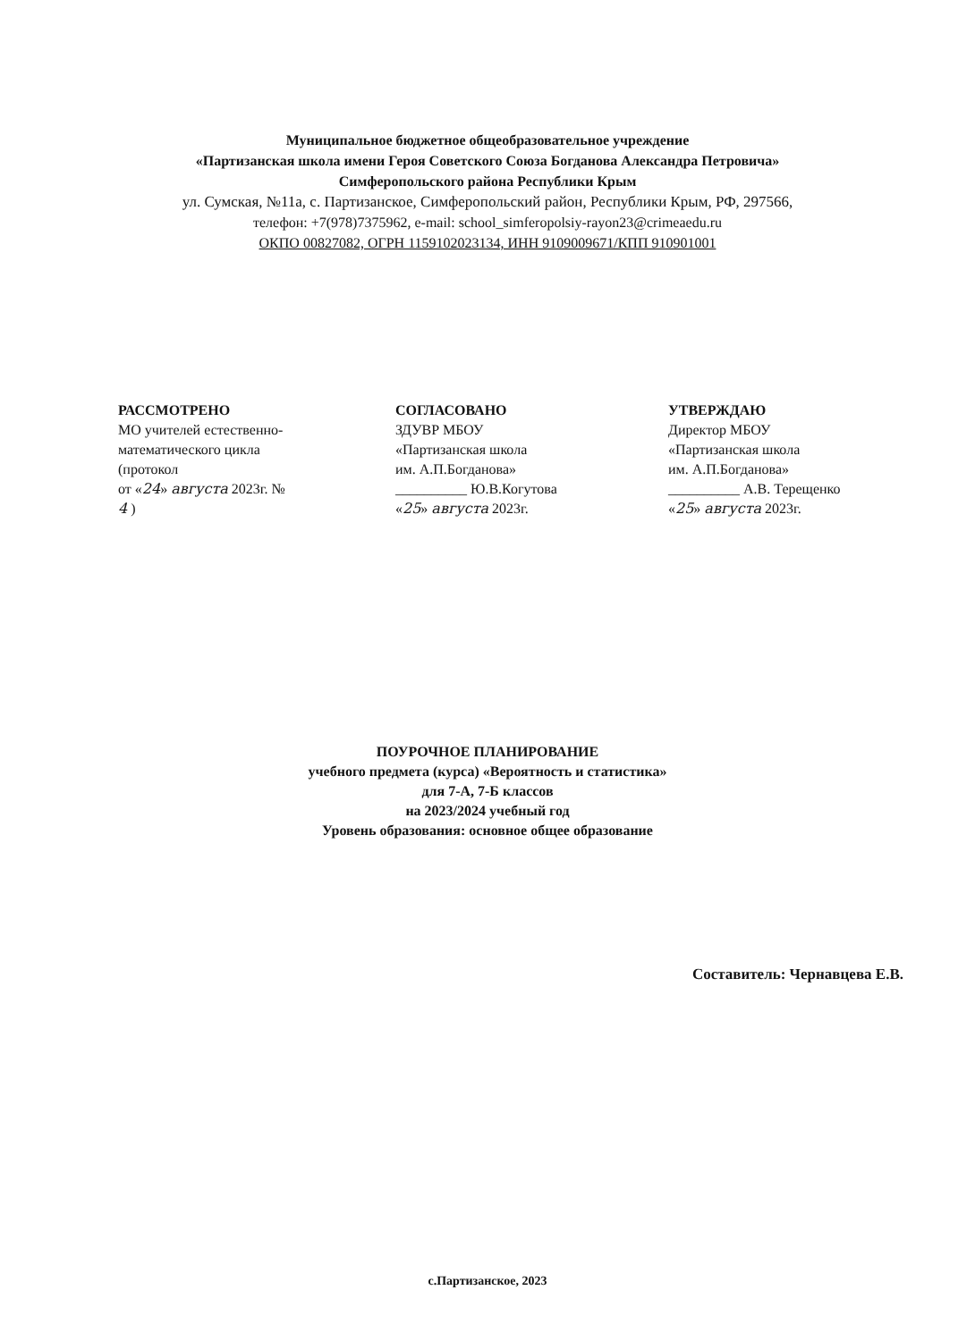Муниципальное бюджетное общеобразовательное учреждение
«Партизанская школа имени Героя Советского Союза Богданова Александра Петровича»
Симферопольского района Республики Крым
ул. Сумская, №11а, с. Партизанское, Симферопольский район, Республики Крым, РФ, 297566,
телефон: +7(978)7375962, e-mail: school_simferopolsiy-rayon23@crimeaedu.ru
ОКПО 00827082, ОГРН 1159102023134, ИНН 9109009671/КПП 910901001
РАССМОТРЕНО
МО учителей естественно-
математического цикла
(протокол
от «24» августа 2023г. №
4 )
СОГЛАСОВАНО
ЗДУВР МБОУ
«Партизанская школа
им. А.П.Богданова»
__________ Ю.В.Когутова
«25» августа 2023г.
УТВЕРЖДАЮ
Директор МБОУ
«Партизанская школа
им. А.П.Богданова»
__________ А.В. Терещенко
«25» августа 2023г.
ПОУРОЧНОЕ ПЛАНИРОВАНИЕ
учебного предмета (курса) «Вероятность и статистика»
для 7-А, 7-Б классов
на 2023/2024 учебный год
Уровень образования: основное общее образование
Составитель: Чернавцева Е.В.
с.Партизанское, 2023